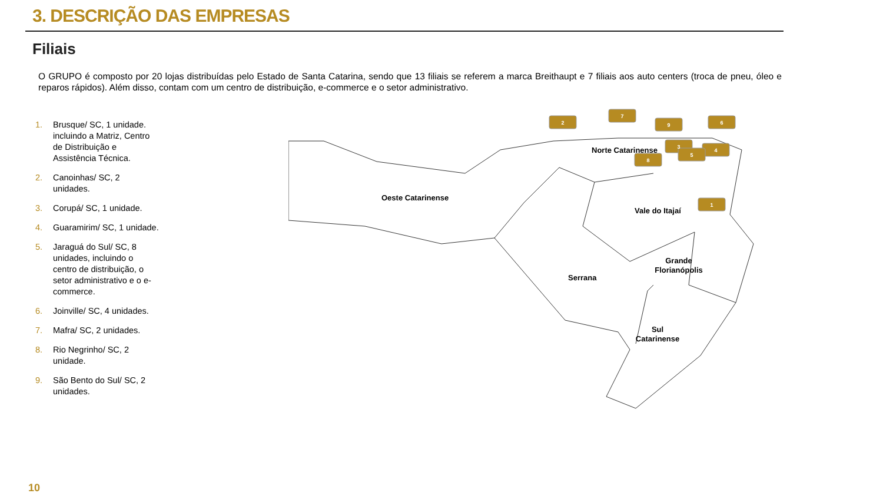3. DESCRIÇÃO DAS EMPRESAS
Filiais
O GRUPO é composto por 20 lojas distribuídas pelo Estado de Santa Catarina, sendo que 13 filiais se referem a marca Breithaupt e 7 filiais aos auto centers (troca de pneu, óleo e reparos rápidos). Além disso, contam com um centro de distribuição, e-commerce e o setor administrativo.
1. Brusque/ SC, 1 unidade. incluindo a Matriz, Centro de Distribuição e Assistência Técnica.
2. Canoinhas/ SC, 2 unidades.
3. Corupá/ SC, 1 unidade.
4. Guaramirim/ SC, 1 unidade.
5. Jaraguá do Sul/ SC, 8 unidades, incluindo o centro de distribuição, o setor administrativo e o e-commerce.
6. Joinville/ SC, 4 unidades.
7. Mafra/ SC, 2 unidades.
8. Rio Negrinho/ SC, 2 unidade.
9. São Bento do Sul/ SC, 2 unidades.
Oeste Catarinense
Norte Catarinense
Vale do Itajaí
Serrana
Grande
Florianópolis
Sul
Catarinense
2
7
9
6
3
4
5
8
1
10